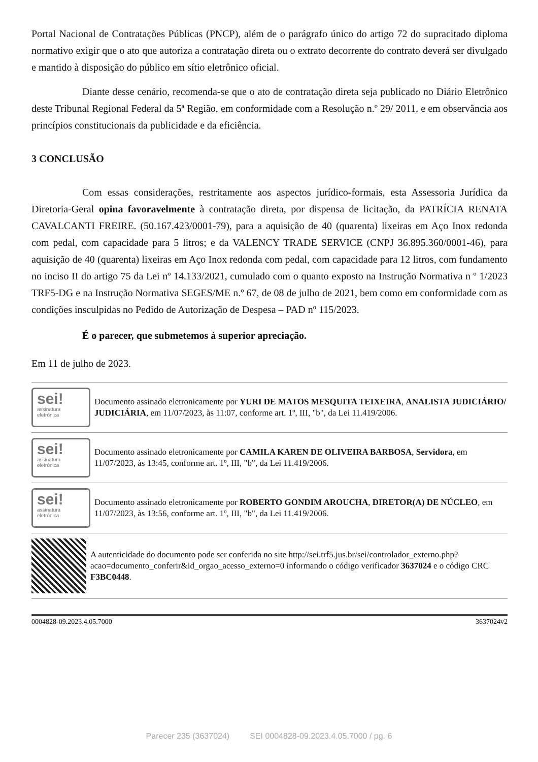Portal Nacional de Contratações Públicas (PNCP), além de o parágrafo único do artigo 72 do supracitado diploma normativo exigir que o ato que autoriza a contratação direta ou o extrato decorrente do contrato deverá ser divulgado e mantido à disposição do público em sítio eletrônico oficial.
Diante desse cenário, recomenda-se que o ato de contratação direta seja publicado no Diário Eletrônico deste Tribunal Regional Federal da 5ª Região, em conformidade com a Resolução n.º 29/ 2011, e em observância aos princípios constitucionais da publicidade e da eficiência.
3 CONCLUSÃO
Com essas considerações, restritamente aos aspectos jurídico-formais, esta Assessoria Jurídica da Diretoria-Geral opina favoravelmente à contratação direta, por dispensa de licitação, da PATRÍCIA RENATA CAVALCANTI FREIRE. (50.167.423/0001-79), para a aquisição de 40 (quarenta) lixeiras em Aço Inox redonda com pedal, com capacidade para 5 litros; e da VALENCY TRADE SERVICE (CNPJ 36.895.360/0001-46), para aquisição de 40 (quarenta) lixeiras em Aço Inox redonda com pedal, com capacidade para 12 litros, com fundamento no inciso II do artigo 75 da Lei nº 14.133/2021, cumulado com o quanto exposto na Instrução Normativa n º 1/2023 TRF5-DG e na Instrução Normativa SEGES/ME n.º 67, de 08 de julho de 2021, bem como em conformidade com as condições insculpidas no Pedido de Autorização de Despesa – PAD nº 115/2023.
É o parecer, que submetemos à superior apreciação.
Em 11 de julho de 2023.
sei!
assinatura
eletrônica
Documento assinado eletronicamente por YURI DE MATOS MESQUITA TEIXEIRA, ANALISTA JUDICIÁRIO/ JUDICIÁRIA, em 11/07/2023, às 11:07, conforme art. 1º, III, "b", da Lei 11.419/2006.
sei!
assinatura
eletrônica
Documento assinado eletronicamente por CAMILA KAREN DE OLIVEIRA BARBOSA, Servidora, em 11/07/2023, às 13:45, conforme art. 1º, III, "b", da Lei 11.419/2006.
sei!
assinatura
eletrônica
Documento assinado eletronicamente por ROBERTO GONDIM AROUCHA, DIRETOR(A) DE NÚCLEO, em 11/07/2023, às 13:56, conforme art. 1º, III, "b", da Lei 11.419/2006.
A autenticidade do documento pode ser conferida no site http://sei.trf5.jus.br/sei/controlador_externo.php?acao=documento_conferir&id_orgao_acesso_externo=0 informando o código verificador 3637024 e o código CRC F3BC0448.
0004828-09.2023.4.05.7000 3637024v2
Parecer 235 (3637024) SEI 0004828-09.2023.4.05.7000 / pg. 6